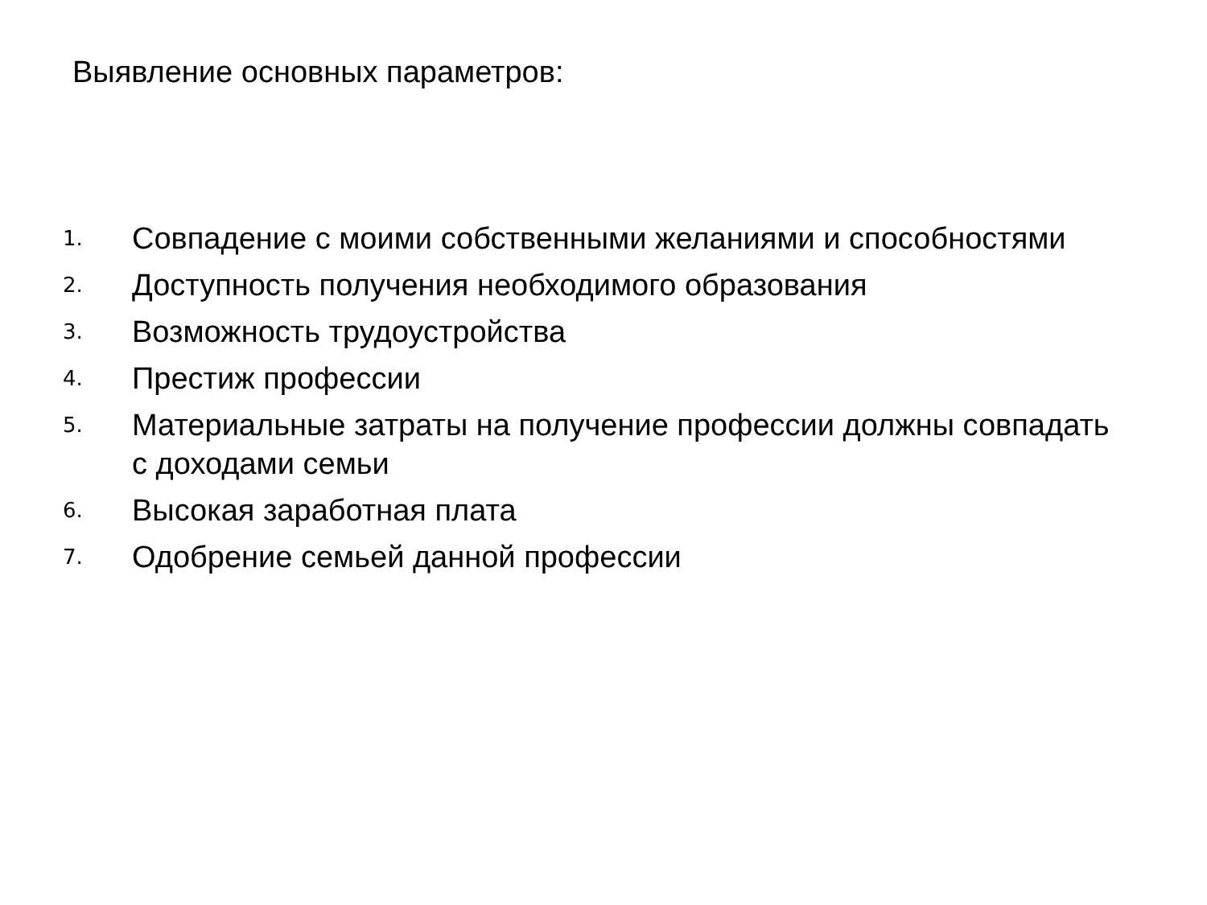Выявление основных параметров:
1. Совпадение с моими собственными желаниями и способностями
2. Доступность получения необходимого образования
3. Возможность трудоустройства
4. Престиж профессии
5. Материальные затраты на получение профессии должны совпадать с доходами семьи
6. Высокая заработная плата
7. Одобрение семьей данной профессии